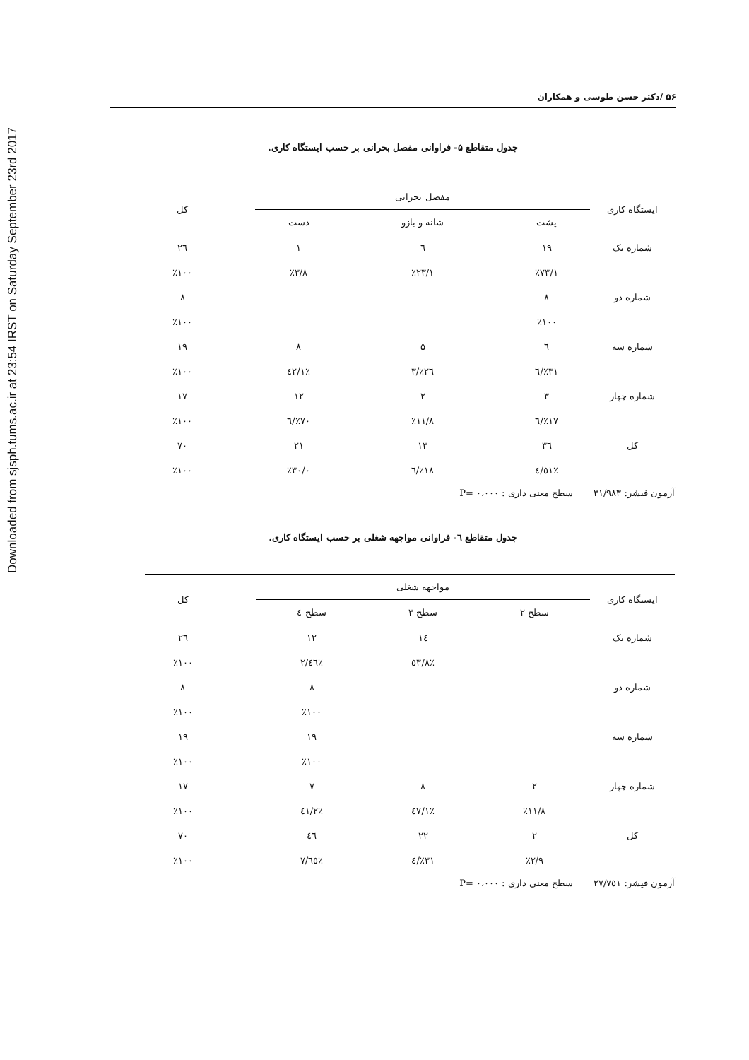Downloaded from sjsph.tums.ac.ir at 23:54 IRST on Saturday September 23rd 2017
۵۶ /دکتر حسن طوسی و همکاران
جدول متقاطع ۵- فراوانی مفصل بحرانی بر حسب ایستگاه کاری.
| ایستگاه کاری | مفصل بحرانی | | | | کل |
| --- | --- | --- | --- | --- | --- |
| | پشت | شانه و بازو | دست | | |
| شماره یک | ۱۹ | ٦ | ۱ | | ۲٦ |
| | ٪۷۳/۱ | ٪۲۳/۱ | ٪۳/۸ | | ٪۱۰۰ |
| شماره دو | ۸ | | | | ۸ |
| | ٪۱۰۰ | | | | ٪۱۰۰ |
| شماره سه | ٦ | ۵ | ۸ | | ۱۹ |
| | ٪۳۱/٦ | ٪۲٦/۳ | ٪٤۲/۱ | | ٪۱۰۰ |
| شماره چهار | ۳ | ۲ | ۱۲ | | ۱۷ |
| | ٪۱۷/٦ | ٪۱۱/۸ | ٪۷۰/٦ | | ٪۱۰۰ |
| کل | ۳٦ | ۱۳ | ۲۱ | | ۷۰ |
| | ٪٥۱/٤ | ٪۱۸/٦ | ٪۳۰/۰ | | ٪۱۰۰ |
آزمون فیشر: ۳۱/۹۸۳ سطح معنی داری : ۰،۰۰۰ =P
جدول متقاطع ٦- فراوانی مواجهه شغلی بر حسب ایستگاه کاری.
| ایستگاه کاری | مواجهه شغلی | | | | کل |
| --- | --- | --- | --- | --- | --- |
| | سطح ۲ | سطح ۳ | سطح ٤ | | |
| شماره یک | | ۱٤ | ۱۲ | | ۲٦ |
| | | ٪٥۳/۸ | ٪٤٦/۲ | | ٪۱۰۰ |
| شماره دو | | | ۸ | | ۸ |
| | | | ٪۱۰۰ | | ٪۱۰۰ |
| شماره سه | | | ۱۹ | | ۱۹ |
| | | | ٪۱۰۰ | | ٪۱۰۰ |
| شماره چهار | ۲ | ۸ | ۷ | | ۱۷ |
| | ٪۱۱/۸ | ٪٤۷/۱ | ٪٤۱/۲ | | ٪۱۰۰ |
| کل | ۲ | ۲۲ | ٤٦ | | ۷۰ |
| | ٪۲/۹ | ٪۳۱/٤ | ٪٦٥/۷ | | ٪۱۰۰ |
آزمون فیشر: ۲۷/۷٥۱ سطح معنی داری : ۰،۰۰۰ =P